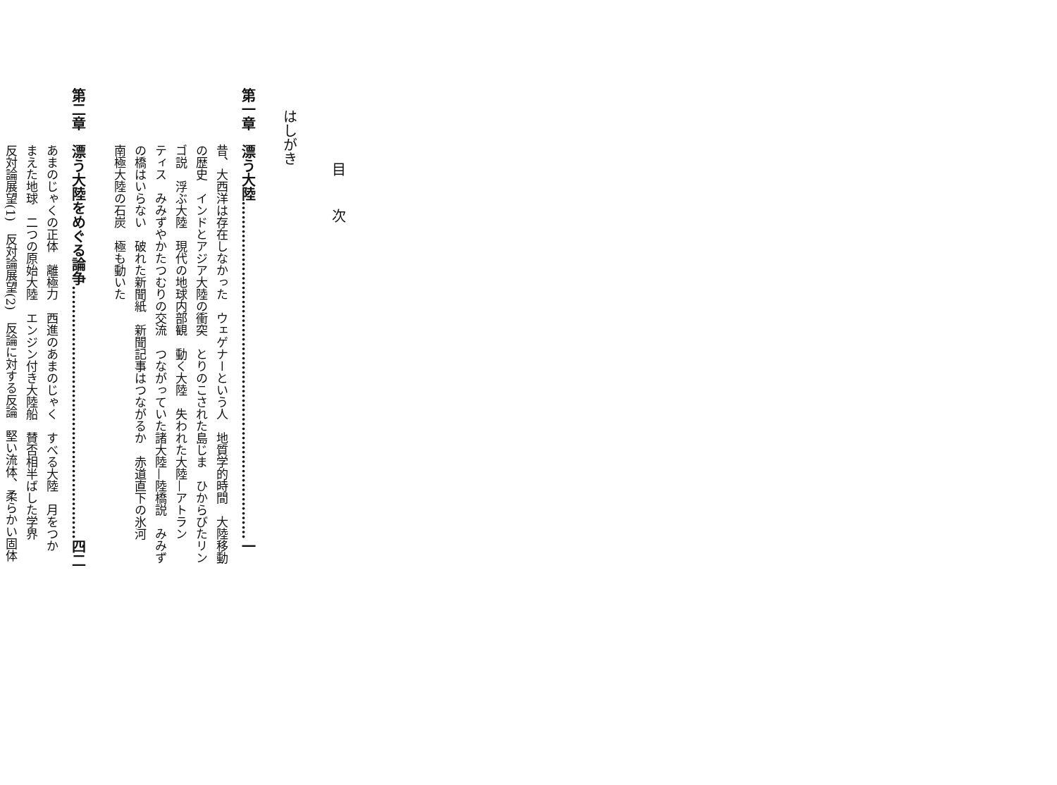目　　次
はしがき
第一章　漂う大陸………………………………………………………………一
昔、大西洋は存在しなかった　ウェゲナーという人　地質学的時間　大陸移動
の歴史　インドとアジア大陸の衝突　とりのこされた島じま　ひからびたリン
ゴ説　浮ぶ大陸　現代の地球内部観　動く大陸　失われた大陸—アトラン
ティス　みみずやかたつむりの交流　つながっていた諸大陸—陸橋説　みみず
の橋はいらない　破れた新聞紙　新聞記事はつながるか　赤道直下の氷河
南極大陸の石炭　極も動いた
第二章　漂う大陸をめぐる論争………………………………………………四二
あまのじゃくの正体　離極力　西進のあまのじゃく　すべる大陸　月をつか
まえた地球　二つの原始大陸　エンジン付き大陸船　賛否相半ばした学界
反対論展望(1)　反対論展望(2)　反論に対する反論　堅い流体、柔らかい固体